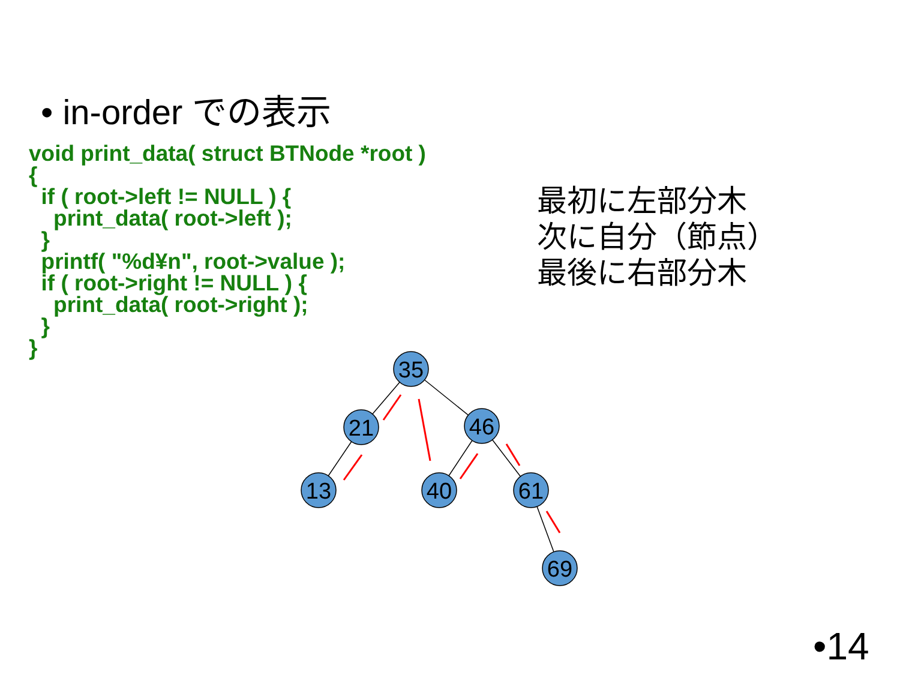• in-order での表示
void print_data( struct BTNode *root )
{
  if ( root->left != NULL ) {
    print_data( root->left );
  }
  printf( "%d¥n", root->value );
  if ( root->right != NULL ) {
    print_data( root->right );
  }
}
最初に左部分木
次に自分（節点）
最後に右部分木
35
21
46
13
40
61
69
•14